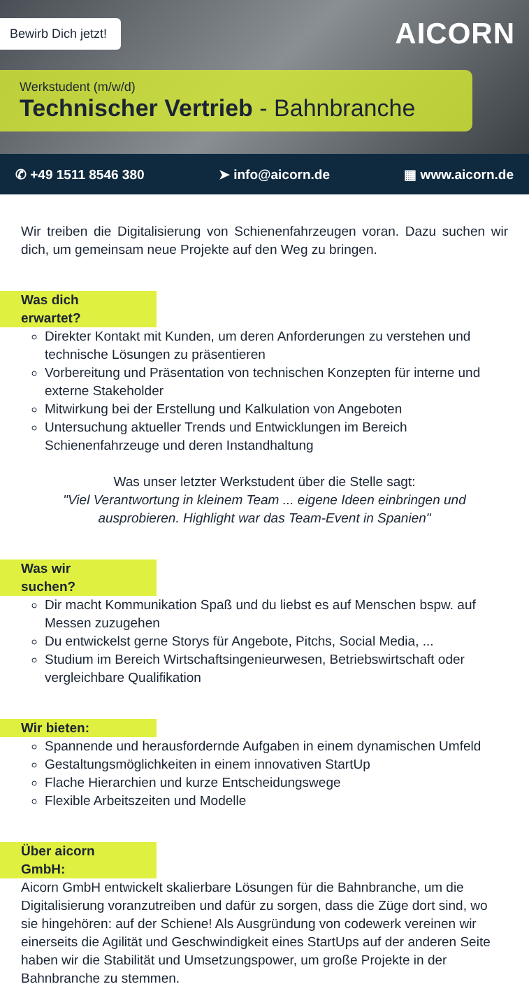Bewirb Dich jetzt!
AICORN
Werkstudent (m/w/d)
Technischer Vertrieb - Bahnbranche
✆ +49 1511 8546 380 ➤ info@aicorn.de ▦ www.aicorn.de
Wir treiben die Digitalisierung von Schienenfahrzeugen voran. Dazu suchen wir dich, um gemeinsam neue Projekte auf den Weg zu bringen.
Was dich erwartet?
Direkter Kontakt mit Kunden, um deren Anforderungen zu verstehen und technische Lösungen zu präsentieren
Vorbereitung und Präsentation von technischen Konzepten für interne und externe Stakeholder
Mitwirkung bei der Erstellung und Kalkulation von Angeboten
Untersuchung aktueller Trends und Entwicklungen im Bereich Schienenfahrzeuge und deren Instandhaltung
Was unser letzter Werkstudent über die Stelle sagt:
"Viel Verantwortung in kleinem Team ... eigene Ideen einbringen und ausprobieren. Highlight war das Team-Event in Spanien"
Was wir suchen?
Dir macht Kommunikation Spaß und du liebst es auf Menschen bspw. auf Messen zuzugehen
Du entwickelst gerne Storys für Angebote, Pitchs, Social Media, ...
Studium im Bereich Wirtschaftsingenieurwesen, Betriebswirtschaft oder vergleichbare Qualifikation
Wir bieten:
Spannende und herausfordernde Aufgaben in einem dynamischen Umfeld
Gestaltungsmöglichkeiten in einem innovativen StartUp
Flache Hierarchien und kurze Entscheidungswege
Flexible Arbeitszeiten und Modelle
Über aicorn GmbH:
Aicorn GmbH entwickelt skalierbare Lösungen für die Bahnbranche, um die Digitalisierung voranzutreiben und dafür zu sorgen, dass die Züge dort sind, wo sie hingehören: auf der Schiene! Als Ausgründung von codewerk vereinen wir einerseits die Agilität und Geschwindigkeit eines StartUps auf der anderen Seite haben wir die Stabilität und Umsetzungspower, um große Projekte in der Bahnbranche zu stemmen.